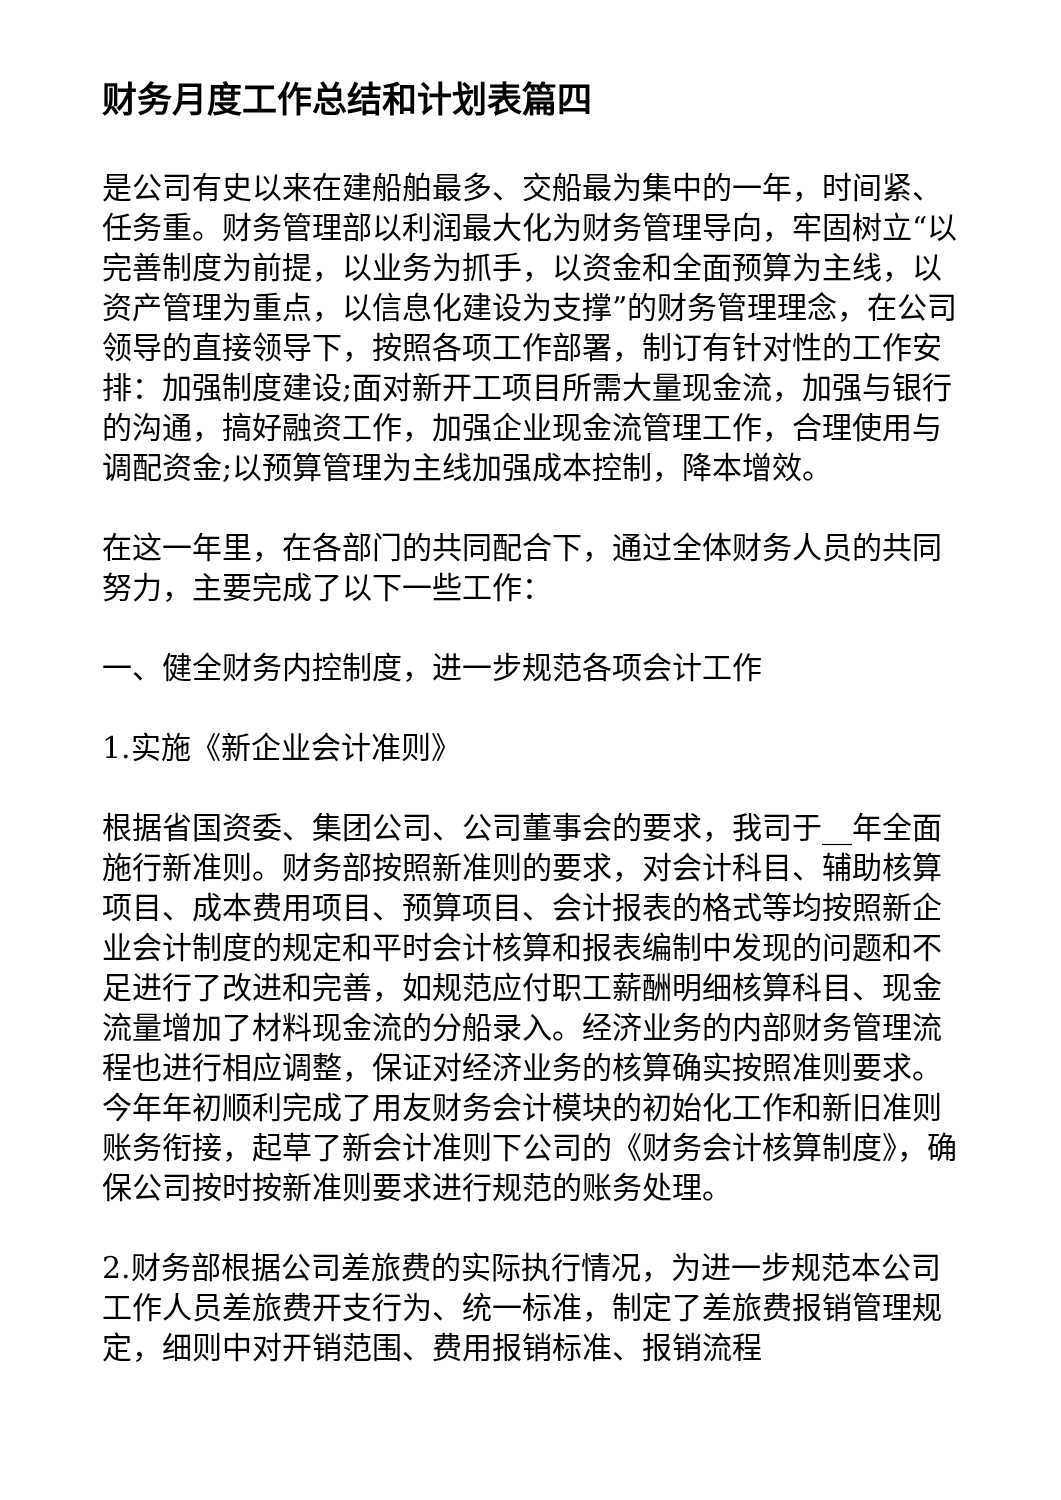财务月度工作总结和计划表篇四
是公司有史以来在建船舶最多、交船最为集中的一年，时间紧、任务重。财务管理部以利润最大化为财务管理导向，牢固树立“以完善制度为前提，以业务为抓手，以资金和全面预算为主线，以资产管理为重点，以信息化建设为支撑”的财务管理理念，在公司领导的直接领导下，按照各项工作部署，制订有针对性的工作安排：加强制度建设;面对新开工项目所需大量现金流，加强与银行的沟通，搞好融资工作，加强企业现金流管理工作，合理使用与调配资金;以预算管理为主线加强成本控制，降本增效。
在这一年里，在各部门的共同配合下，通过全体财务人员的共同努力，主要完成了以下一些工作：
一、健全财务内控制度，进一步规范各项会计工作
1.实施《新企业会计准则》
根据省国资委、集团公司、公司董事会的要求，我司于__年全面施行新准则。财务部按照新准则的要求，对会计科目、辅助核算项目、成本费用项目、预算项目、会计报表的格式等均按照新企业会计制度的规定和平时会计核算和报表编制中发现的问题和不足进行了改进和完善，如规范应付职工薪酬明细核算科目、现金流量增加了材料现金流的分船录入。经济业务的内部财务管理流程也进行相应调整，保证对经济业务的核算确实按照准则要求。今年年初顺利完成了用友财务会计模块的初始化工作和新旧准则账务衔接，起草了新会计准则下公司的《财务会计核算制度》，确保公司按时按新准则要求进行规范的账务处理。
2.财务部根据公司差旅费的实际执行情况，为进一步规范本公司工作人员差旅费开支行为、统一标准，制定了差旅费报销管理规定，细则中对开销范围、费用报销标准、报销流程